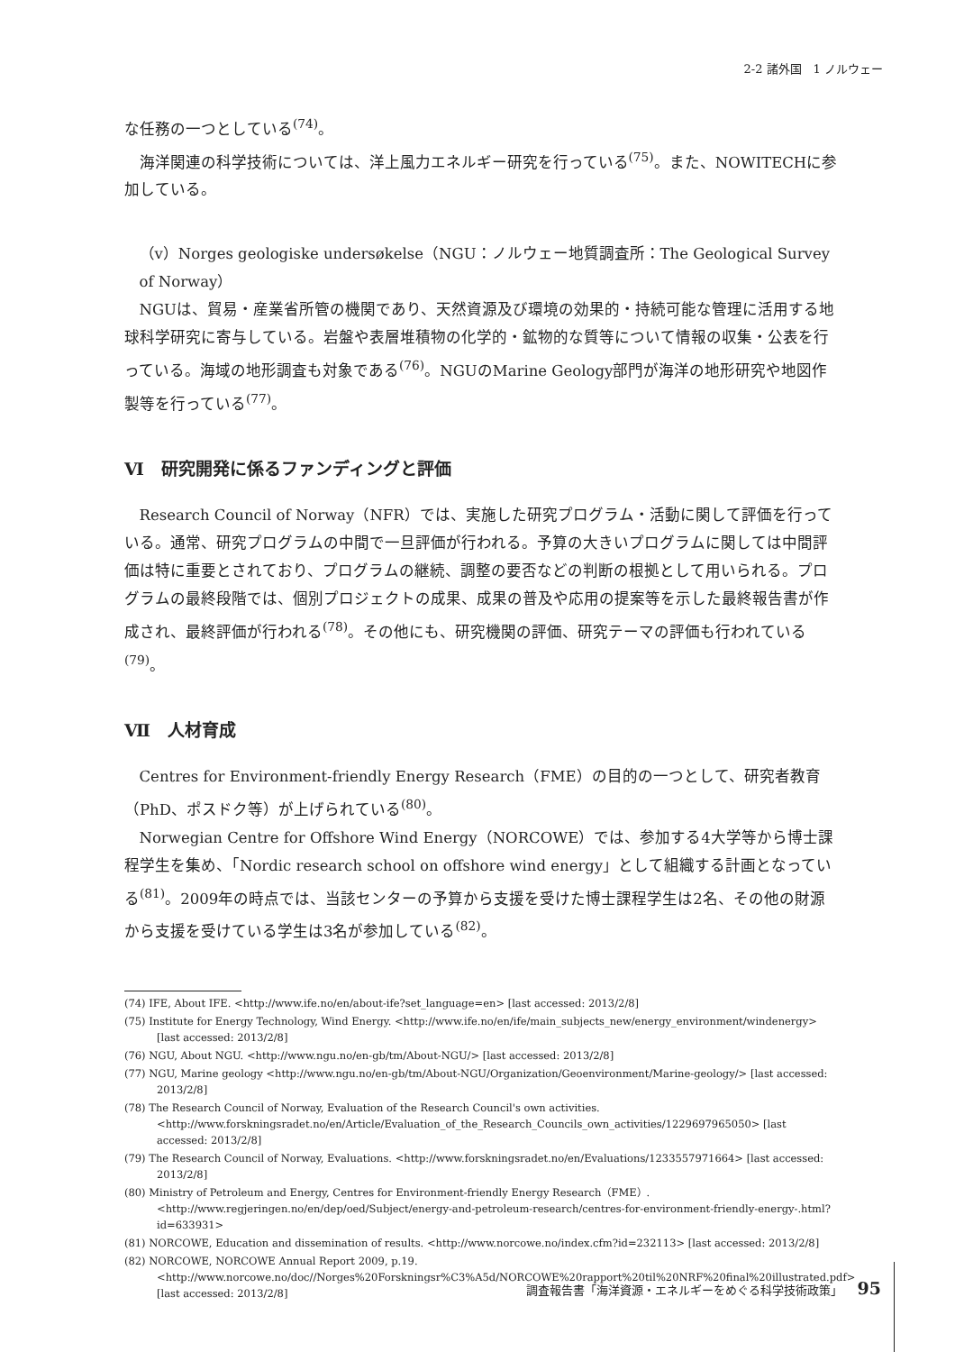2-2 諸外国　1 ノルウェー
な任務の一つとしている<sup>(74)</sup>。
海洋関連の科学技術については、洋上風力エネルギー研究を行っている<sup>(75)</sup>。また、NOWITECHに参加している。
（v）Norges geologiske undersøkelse（NGU：ノルウェー地質調査所：The Geological Survey of Norway）
NGUは、貿易・産業省所管の機関であり、天然資源及び環境の効果的・持続可能な管理に活用する地球科学研究に寄与している。岩盤や表層堆積物の化学的・鉱物的な質等について情報の収集・公表を行っている。海域の地形調査も対象である<sup>(76)</sup>。NGUのMarine Geology部門が海洋の地形研究や地図作製等を行っている<sup>(77)</sup>。
Ⅵ　研究開発に係るファンディングと評価
Research Council of Norway（NFR）では、実施した研究プログラム・活動に関して評価を行っている。通常、研究プログラムの中間で一旦評価が行われる。予算の大きいプログラムに関しては中間評価は特に重要とされており、プログラムの継続、調整の要否などの判断の根拠として用いられる。プログラムの最終段階では、個別プロジェクトの成果、成果の普及や応用の提案等を示した最終報告書が作成され、最終評価が行われる<sup>(78)</sup>。その他にも、研究機関の評価、研究テーマの評価も行われている<sup>(79)</sup>。
Ⅶ　人材育成
Centres for Environment-friendly Energy Research（FME）の目的の一つとして、研究者教育（PhD、ポスドク等）が上げられている<sup>(80)</sup>。
Norwegian Centre for Offshore Wind Energy（NORCOWE）では、参加する4大学等から博士課程学生を集め、「Nordic research school on offshore wind energy」として組織する計画となっている<sup>(81)</sup>。2009年の時点では、当該センターの予算から支援を受けた博士課程学生は2名、その他の財源から支援を受けている学生は3名が参加している<sup>(82)</sup>。
(74) IFE, About IFE. <http://www.ife.no/en/about-ife?set_language=en> [last accessed: 2013/2/8]
(75) Institute for Energy Technology, Wind Energy. <http://www.ife.no/en/ife/main_subjects_new/energy_environment/windenergy> [last accessed: 2013/2/8]
(76) NGU, About NGU. <http://www.ngu.no/en-gb/tm/About-NGU/> [last accessed: 2013/2/8]
(77) NGU, Marine geology <http://www.ngu.no/en-gb/tm/About-NGU/Organization/Geoenvironment/Marine-geology/> [last accessed: 2013/2/8]
(78) The Research Council of Norway, Evaluation of the Research Council's own activities. <http://www.forskningsradet.no/en/Article/Evaluation_of_the_Research_Councils_own_activities/1229697965050> [last accessed: 2013/2/8]
(79) The Research Council of Norway, Evaluations. <http://www.forskningsradet.no/en/Evaluations/1233557971664> [last accessed: 2013/2/8]
(80) Ministry of Petroleum and Energy, Centres for Environment-friendly Energy Research（FME）. <http://www.regjeringen.no/en/dep/oed/Subject/energy-and-petroleum-research/centres-for-environment-friendly-energy-.html?id=633931>
(81) NORCOWE, Education and dissemination of results. <http://www.norcowe.no/index.cfm?id=232113> [last accessed: 2013/2/8]
(82) NORCOWE, NORCOWE Annual Report 2009, p.19. <http://www.norcowe.no/doc//Norges%20Forskningsr%C3%A5d/NORCOWE%20rapport%20til%20NRF%20final%20illustrated.pdf> [last accessed: 2013/2/8]
調査報告書「海洋資源・エネルギーをめぐる科学技術政策」 95